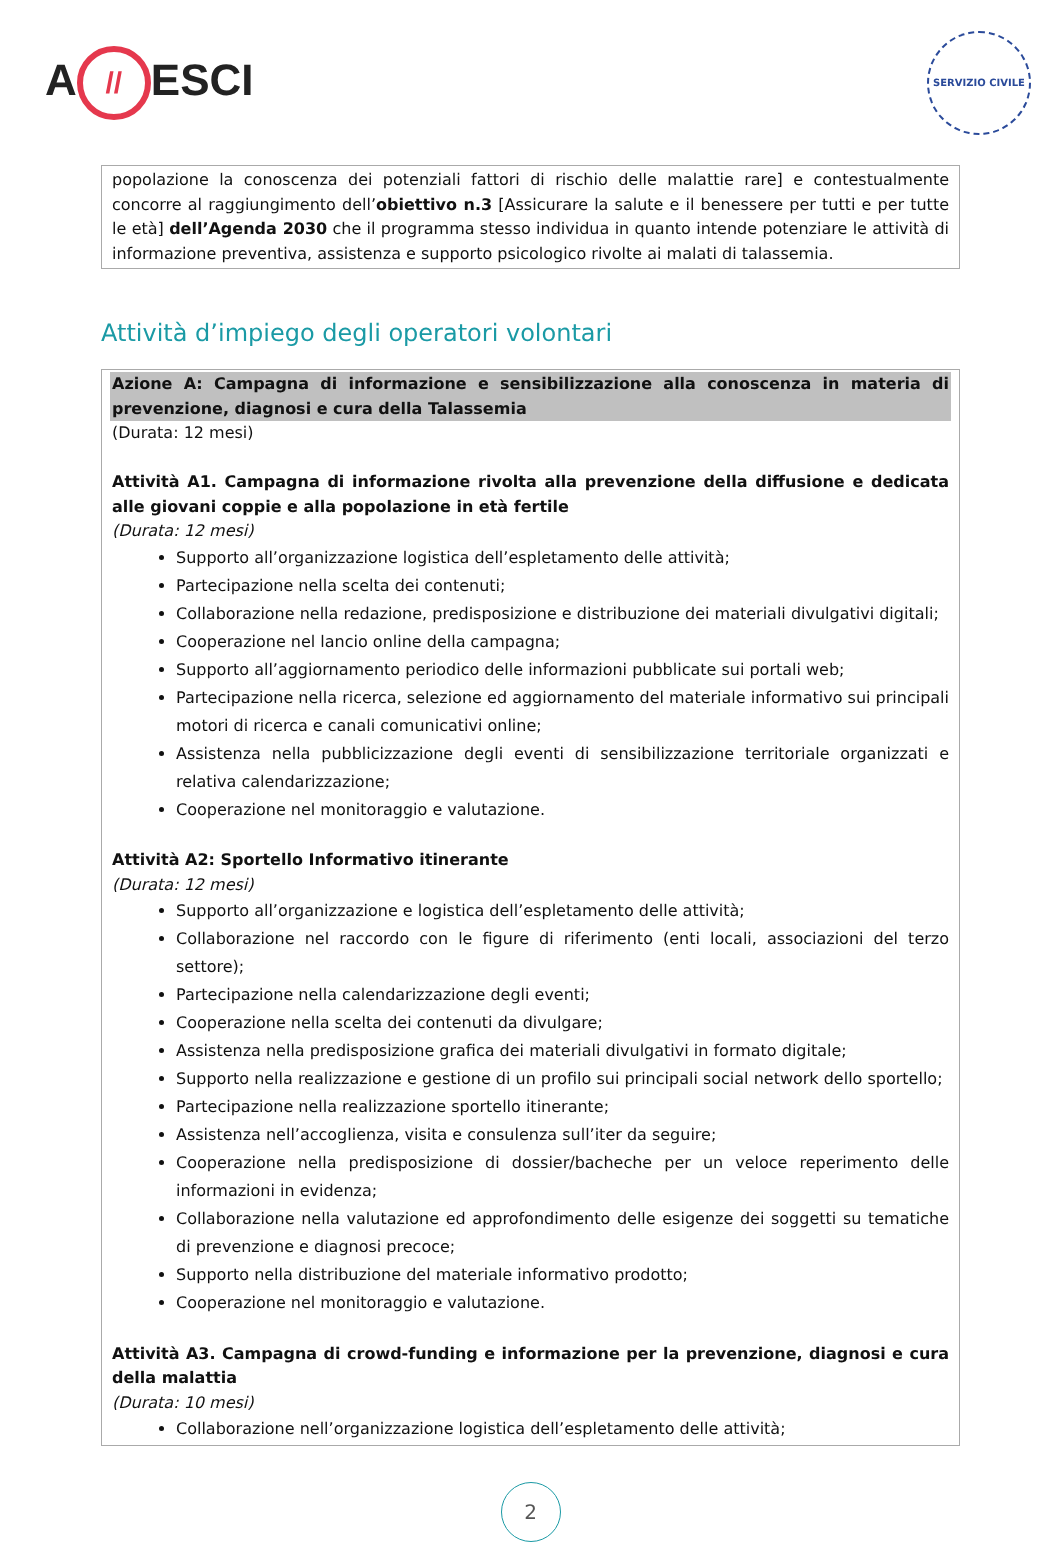A // ESCI
SERVIZIO CIVILE
popolazione la conoscenza dei potenziali fattori di rischio delle malattie rare] e contestualmente concorre al raggiungimento dell’obiettivo n.3 [Assicurare la salute e il benessere per tutti e per tutte le età] dell’Agenda 2030 che il programma stesso individua in quanto intende potenziare le attività di informazione preventiva, assistenza e supporto psicologico rivolte ai malati di talassemia.
Attività d’impiego degli operatori volontari
Azione A: Campagna di informazione e sensibilizzazione alla conoscenza in materia di prevenzione, diagnosi e cura della Talassemia
(Durata: 12 mesi)
Attività A1. Campagna di informazione rivolta alla prevenzione della diffusione e dedicata alle giovani coppie e alla popolazione in età fertile
(Durata: 12 mesi)
Supporto all’organizzazione logistica dell’espletamento delle attività;
Partecipazione nella scelta dei contenuti;
Collaborazione nella redazione, predisposizione e distribuzione dei materiali divulgativi digitali;
Cooperazione nel lancio online della campagna;
Supporto all’aggiornamento periodico delle informazioni pubblicate sui portali web;
Partecipazione nella ricerca, selezione ed aggiornamento del materiale informativo sui principali motori di ricerca e canali comunicativi online;
Assistenza nella pubblicizzazione degli eventi di sensibilizzazione territoriale organizzati e relativa calendarizzazione;
Cooperazione nel monitoraggio e valutazione.
Attività A2: Sportello Informativo itinerante
(Durata: 12 mesi)
Supporto all’organizzazione e logistica dell’espletamento delle attività;
Collaborazione nel raccordo con le figure di riferimento (enti locali, associazioni del terzo settore);
Partecipazione nella calendarizzazione degli eventi;
Cooperazione nella scelta dei contenuti da divulgare;
Assistenza nella predisposizione grafica dei materiali divulgativi in formato digitale;
Supporto nella realizzazione e gestione di un profilo sui principali social network dello sportello;
Partecipazione nella realizzazione sportello itinerante;
Assistenza nell’accoglienza, visita e consulenza sull’iter da seguire;
Cooperazione nella predisposizione di dossier/bacheche per un veloce reperimento delle informazioni in evidenza;
Collaborazione nella valutazione ed approfondimento delle esigenze dei soggetti su tematiche di prevenzione e diagnosi precoce;
Supporto nella distribuzione del materiale informativo prodotto;
Cooperazione nel monitoraggio e valutazione.
Attività A3. Campagna di crowd-funding e informazione per la prevenzione, diagnosi e cura della malattia
(Durata: 10 mesi)
Collaborazione nell’organizzazione logistica dell’espletamento delle attività;
2